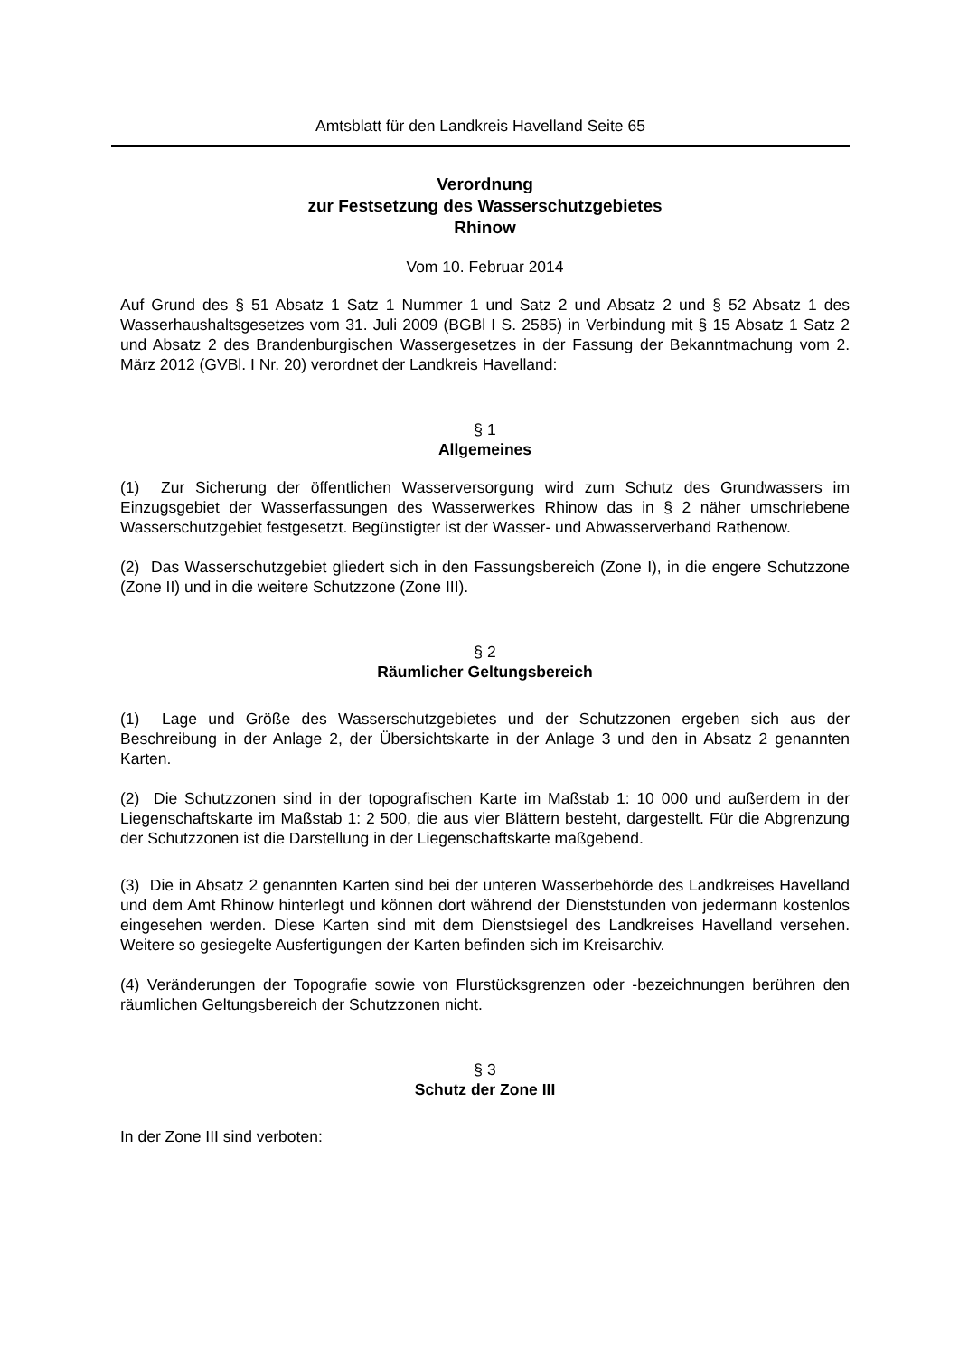Amtsblatt für den Landkreis Havelland Seite 65
Verordnung
zur Festsetzung des Wasserschutzgebietes
Rhinow
Vom 10. Februar 2014
Auf Grund des § 51 Absatz 1 Satz 1 Nummer 1 und Satz 2 und Absatz 2 und § 52 Absatz 1 des Wasserhaushaltsgesetzes vom 31. Juli 2009 (BGBl I S. 2585) in Verbindung mit § 15 Absatz 1 Satz 2 und Absatz 2 des Brandenburgischen Wassergesetzes in der Fassung der Bekanntmachung vom 2. März 2012 (GVBl. I Nr. 20) verordnet der Landkreis Havelland:
§ 1
Allgemeines
(1) Zur Sicherung der öffentlichen Wasserversorgung wird zum Schutz des Grundwassers im Einzugsgebiet der Wasserfassungen des Wasserwerkes Rhinow das in § 2 näher umschriebene Wasserschutzgebiet festgesetzt. Begünstigter ist der Wasser- und Abwasserverband Rathenow.
(2) Das Wasserschutzgebiet gliedert sich in den Fassungsbereich (Zone I), in die engere Schutzzone (Zone II) und in die weitere Schutzzone (Zone III).
§ 2
Räumlicher Geltungsbereich
(1) Lage und Größe des Wasserschutzgebietes und der Schutzzonen ergeben sich aus der Beschreibung in der Anlage 2, der Übersichtskarte in der Anlage 3 und den in Absatz 2 genannten Karten.
(2) Die Schutzzonen sind in der topografischen Karte im Maßstab 1: 10 000 und außerdem in der Liegenschaftskarte im Maßstab 1: 2 500, die aus vier Blättern besteht, dargestellt. Für die Abgrenzung der Schutzzonen ist die Darstellung in der Liegenschaftskarte maßgebend.
(3) Die in Absatz 2 genannten Karten sind bei der unteren Wasserbehörde des Landkreises Havelland und dem Amt Rhinow hinterlegt und können dort während der Dienststunden von jedermann kostenlos eingesehen werden. Diese Karten sind mit dem Dienstsiegel des Landkreises Havelland versehen. Weitere so gesiegelte Ausfertigungen der Karten befinden sich im Kreisarchiv.
(4) Veränderungen der Topografie sowie von Flurstücksgrenzen oder -bezeichnungen berühren den räumlichen Geltungsbereich der Schutzzonen nicht.
§ 3
Schutz der Zone III
In der Zone III sind verboten: